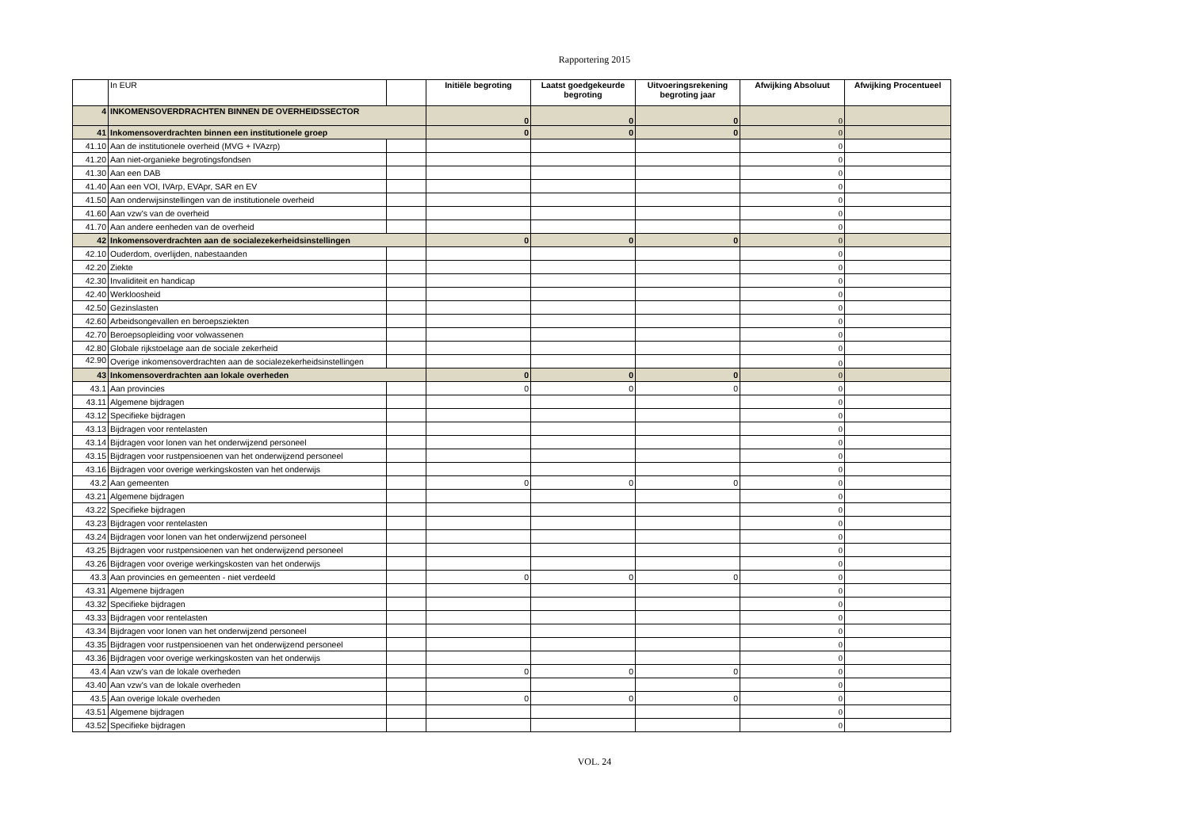Rapportering 2015
| | In EUR | | Initiële begroting | Laatst goedgekeurde begroting | Uitvoeringsrekening begroting jaar | Afwijking Absoluut | Afwijking Procentueel |
| --- | --- | --- | --- | --- | --- | --- | --- |
| 4 | INKOMENSOVERDRACHTEN BINNEN DE OVERHEIDSSECTOR | | 0 | 0 | 0 | 0 | |
| 41 | Inkomensoverdrachten binnen een institutionele groep | | 0 | 0 | 0 | 0 | |
| 41.10 | Aan de institutionele overheid (MVG + IVAzrp) | | | | | 0 | |
| 41.20 | Aan niet-organieke begrotingsfondsen | | | | | 0 | |
| 41.30 | Aan een DAB | | | | | 0 | |
| 41.40 | Aan een VOI, IVArp, EVApr, SAR en EV | | | | | 0 | |
| 41.50 | Aan onderwijsinstellingen van de institutionele overheid | | | | | 0 | |
| 41.60 | Aan vzw's van de overheid | | | | | 0 | |
| 41.70 | Aan andere eenheden van de overheid | | | | | 0 | |
| 42 | Inkomensoverdrachten aan de socialezekerheidsinstellingen | | 0 | 0 | 0 | 0 | |
| 42.10 | Ouderdom, overlijden, nabestaanden | | | | | 0 | |
| 42.20 | Ziekte | | | | | 0 | |
| 42.30 | Invaliditeit en handicap | | | | | 0 | |
| 42.40 | Werkloosheid | | | | | 0 | |
| 42.50 | Gezinslasten | | | | | 0 | |
| 42.60 | Arbeidsongevallen en beroepsziekten | | | | | 0 | |
| 42.70 | Beroepsopleiding voor volwassenen | | | | | 0 | |
| 42.80 | Globale rijkstoelage aan de sociale zekerheid | | | | | 0 | |
| 42.90 | Overige inkomensoverdrachten aan de socialezekerheidsinstellingen | | | | | 0 | |
| 43 | Inkomensoverdrachten aan lokale overheden | | 0 | 0 | 0 | 0 | |
| 43.1 | Aan provincies | | 0 | 0 | 0 | 0 | |
| 43.11 | Algemene bijdragen | | | | | 0 | |
| 43.12 | Specifieke bijdragen | | | | | 0 | |
| 43.13 | Bijdragen voor rentelasten | | | | | 0 | |
| 43.14 | Bijdragen voor lonen van het onderwijzend personeel | | | | | 0 | |
| 43.15 | Bijdragen voor rustpensioenen van het onderwijzend personeel | | | | | 0 | |
| 43.16 | Bijdragen voor overige werkingskosten van het onderwijs | | | | | 0 | |
| 43.2 | Aan gemeenten | | 0 | 0 | 0 | 0 | |
| 43.21 | Algemene bijdragen | | | | | 0 | |
| 43.22 | Specifieke bijdragen | | | | | 0 | |
| 43.23 | Bijdragen voor rentelasten | | | | | 0 | |
| 43.24 | Bijdragen voor lonen van het onderwijzend personeel | | | | | 0 | |
| 43.25 | Bijdragen voor rustpensioenen van het onderwijzend personeel | | | | | 0 | |
| 43.26 | Bijdragen voor overige werkingskosten van het onderwijs | | | | | 0 | |
| 43.3 | Aan provincies en gemeenten - niet verdeeld | | 0 | 0 | 0 | 0 | |
| 43.31 | Algemene bijdragen | | | | | 0 | |
| 43.32 | Specifieke bijdragen | | | | | 0 | |
| 43.33 | Bijdragen voor rentelasten | | | | | 0 | |
| 43.34 | Bijdragen voor lonen van het onderwijzend personeel | | | | | 0 | |
| 43.35 | Bijdragen voor rustpensioenen van het onderwijzend personeel | | | | | 0 | |
| 43.36 | Bijdragen voor overige werkingskosten van het onderwijs | | | | | 0 | |
| 43.4 | Aan vzw's van de lokale overheden | | 0 | 0 | 0 | 0 | |
| 43.40 | Aan vzw's van de lokale overheden | | | | | 0 | |
| 43.5 | Aan overige lokale overheden | | 0 | 0 | 0 | 0 | |
| 43.51 | Algemene bijdragen | | | | | 0 | |
| 43.52 | Specifieke bijdragen | | | | | 0 | |
VOL. 24